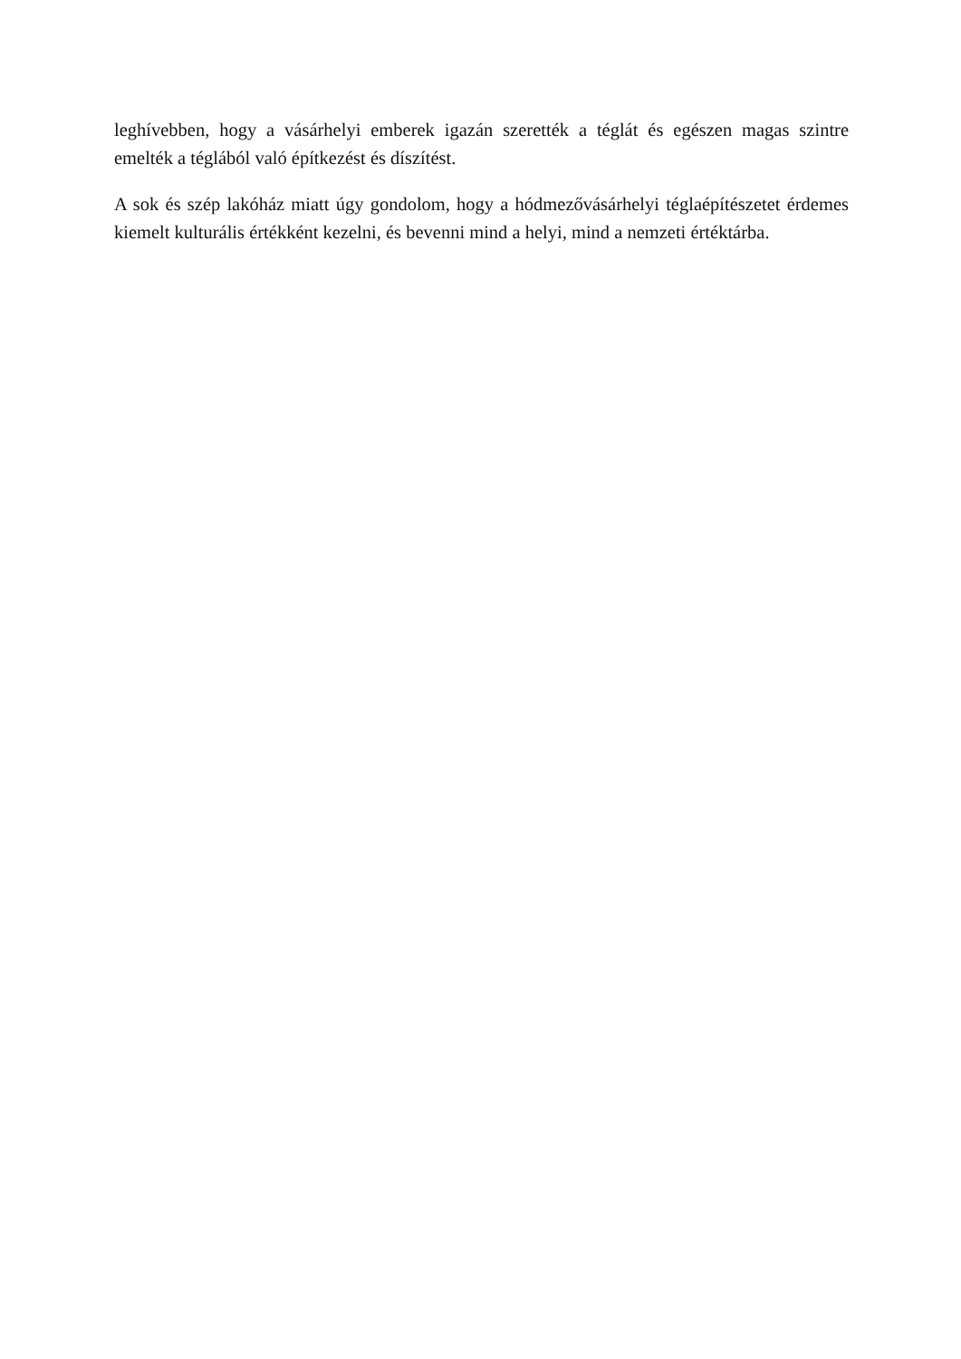leghívebben, hogy a vásárhelyi emberek igazán szerették a téglát és egészen magas szintre emelték a téglából való építkezést és díszítést.
A sok és szép lakóház miatt úgy gondolom, hogy a hódmezővásárhelyi téglaépítészetet érdemes kiemelt kulturális értékként kezelni, és bevenni mind a helyi, mind a nemzeti értéktárba.